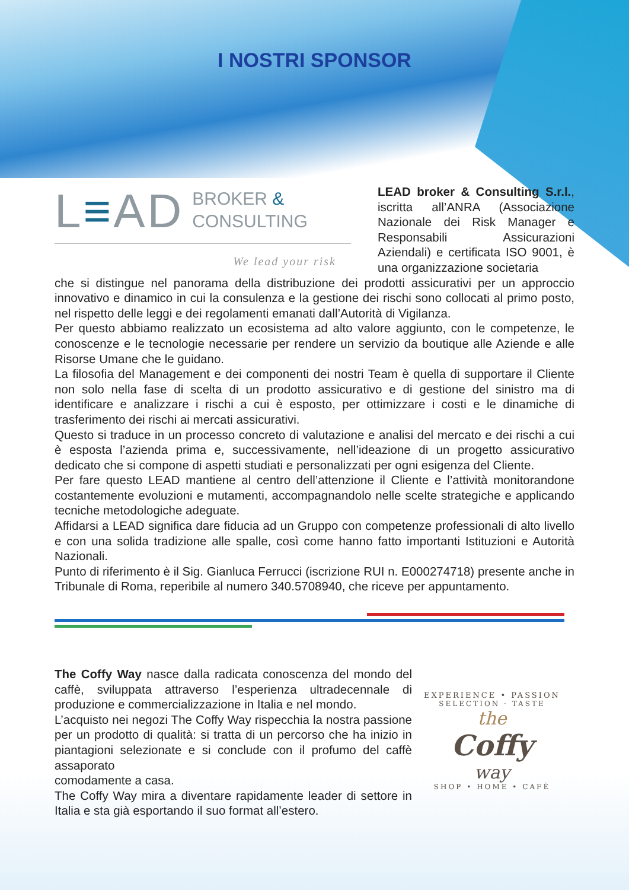I NOSTRI SPONSOR
L≡AD BROKER &
CONSULTING
We lead your risk
LEAD broker & Consulting S.r.l., iscritta all’ANRA (Associazione Nazionale dei Risk Manager e Responsabili Assicurazioni Aziendali) e certificata ISO 9001, è una organizzazione societaria
che si distingue nel panorama della distribuzione dei prodotti assicurativi per un approccio innovativo e dinamico in cui la consulenza e la gestione dei rischi sono collocati al primo posto, nel rispetto delle leggi e dei regolamenti emanati dall’Autorità di Vigilanza.
Per questo abbiamo realizzato un ecosistema ad alto valore aggiunto, con le competenze, le conoscenze e le tecnologie necessarie per rendere un servizio da boutique alle Aziende e alle Risorse Umane che le guidano.
La filosofia del Management e dei componenti dei nostri Team è quella di supportare il Cliente non solo nella fase di scelta di un prodotto assicurativo e di gestione del sinistro ma di identificare e analizzare i rischi a cui è esposto, per ottimizzare i costi e le dinamiche di trasferimento dei rischi ai mercati assicurativi.
Questo si traduce in un processo concreto di valutazione e analisi del mercato e dei rischi a cui è esposta l’azienda prima e, successivamente, nell’ideazione di un progetto assicurativo dedicato che si compone di aspetti studiati e personalizzati per ogni esigenza del Cliente.
Per fare questo LEAD mantiene al centro dell’attenzione il Cliente e l’attività monitorandone costantemente evoluzioni e mutamenti, accompagnandolo nelle scelte strategiche e applicando tecniche metodologiche adeguate.
Affidarsi a LEAD significa dare fiducia ad un Gruppo con competenze professionali di alto livello e con una solida tradizione alle spalle, così come hanno fatto importanti Istituzioni e Autorità Nazionali.
Punto di riferimento è il Sig. Gianluca Ferrucci (iscrizione RUI n. E000274718) presente anche in Tribunale di Roma, reperibile al numero 340.5708940, che riceve per appuntamento.
The Coffy Way nasce dalla radicata conoscenza del mondo del caffè, sviluppata attraverso l’esperienza ultradecennale di produzione e commercializzazione in Italia e nel mondo.
L’acquisto nei negozi The Coffy Way rispecchia la nostra passione per un prodotto di qualità: si tratta di un percorso che ha inizio in piantagioni selezionate e si conclude con il profumo del caffè assaporato
comodamente a casa.
The Coffy Way mira a diventare rapidamente leader di settore in Italia e sta già esportando il suo format all’estero.
EXPERIENCE • PASSION
SELECTION · TASTE
the
Coffy
way
SHOP • HOME • CAFÈ